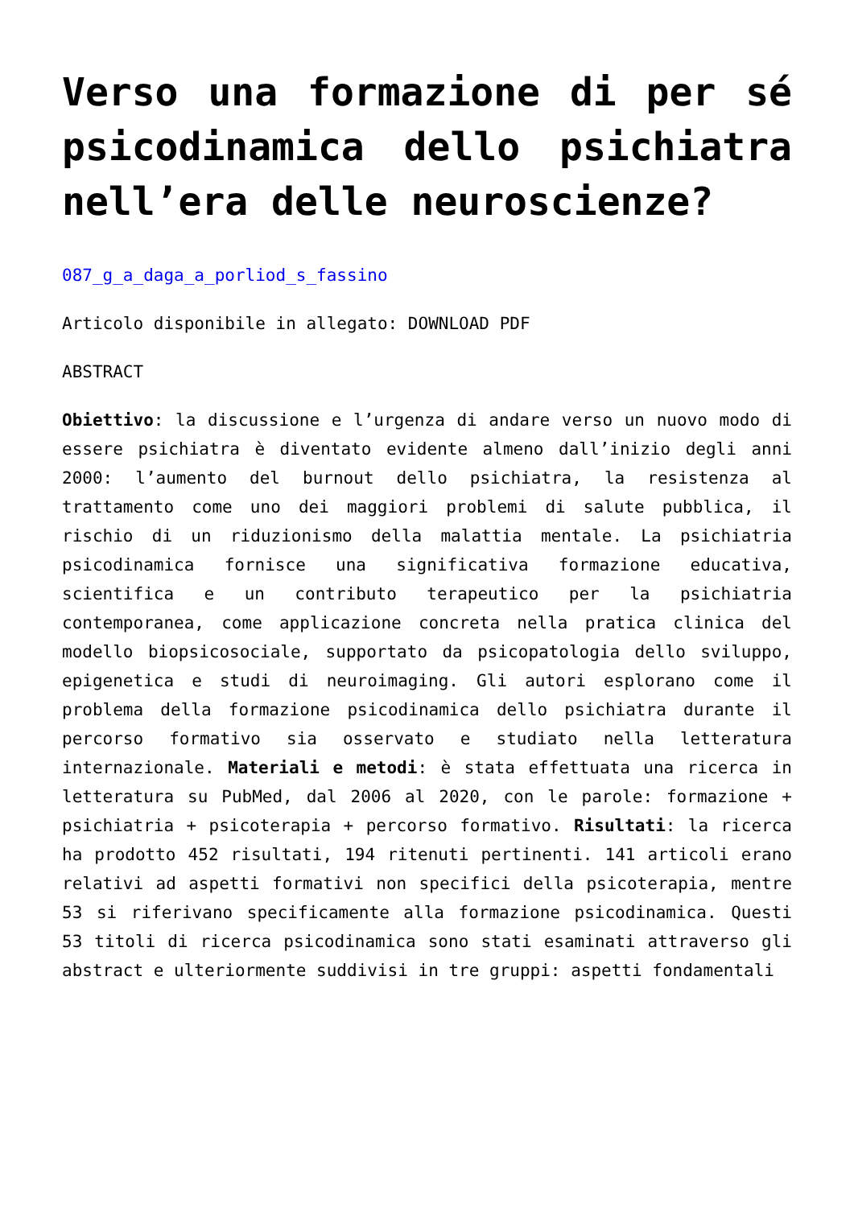Verso una formazione di per sé psicodinamica dello psichiatra nell’era delle neuroscienze?
087_g_a_daga_a_porliod_s_fassino
Articolo disponibile in allegato: DOWNLOAD PDF
ABSTRACT
Obiettivo: la discussione e l’urgenza di andare verso un nuovo modo di essere psichiatra è diventato evidente almeno dall’inizio degli anni 2000: l’aumento del burnout dello psichiatra, la resistenza al trattamento come uno dei maggiori problemi di salute pubblica, il rischio di un riduzionismo della malattia mentale. La psichiatria psicodinamica fornisce una significativa formazione educativa, scientifica e un contributo terapeutico per la psichiatria contemporanea, come applicazione concreta nella pratica clinica del modello biopsicosociale, supportato da psicopatologia dello sviluppo, epigenetica e studi di neuroimaging. Gli autori esplorano come il problema della formazione psicodinamica dello psichiatra durante il percorso formativo sia osservato e studiato nella letteratura internazionale. Materiali e metodi: è stata effettuata una ricerca in letteratura su PubMed, dal 2006 al 2020, con le parole: formazione + psichiatria + psicoterapia + percorso formativo. Risultati: la ricerca ha prodotto 452 risultati, 194 ritenuti pertinenti. 141 articoli erano relativi ad aspetti formativi non specifici della psicoterapia, mentre 53 si riferivano specificamente alla formazione psicodinamica. Questi 53 titoli di ricerca psicodinamica sono stati esaminati attraverso gli abstract e ulteriormente suddivisi in tre gruppi: aspetti fondamentali